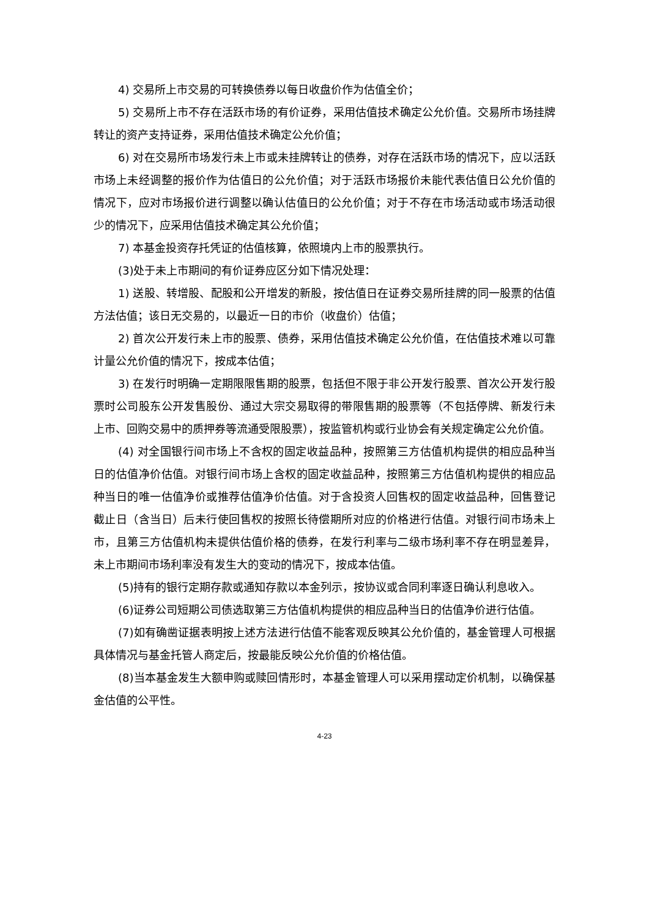4) 交易所上市交易的可转换债券以每日收盘价作为估值全价；
5) 交易所上市不存在活跃市场的有价证券，采用估值技术确定公允价值。交易所市场挂牌转让的资产支持证券，采用估值技术确定公允价值；
6) 对在交易所市场发行未上市或未挂牌转让的债券，对存在活跃市场的情况下，应以活跃市场上未经调整的报价作为估值日的公允价值；对于活跃市场报价未能代表估值日公允价值的情况下，应对市场报价进行调整以确认估值日的公允价值；对于不存在市场活动或市场活动很少的情况下，应采用估值技术确定其公允价值；
7) 本基金投资存托凭证的估值核算，依照境内上市的股票执行。
(3)处于未上市期间的有价证券应区分如下情况处理：
1) 送股、转增股、配股和公开增发的新股，按估值日在证券交易所挂牌的同一股票的估值方法估值；该日无交易的，以最近一日的市价（收盘价）估值；
2) 首次公开发行未上市的股票、债券，采用估值技术确定公允价值，在估值技术难以可靠计量公允价值的情况下，按成本估值；
3) 在发行时明确一定期限限售期的股票，包括但不限于非公开发行股票、首次公开发行股票时公司股东公开发售股份、通过大宗交易取得的带限售期的股票等（不包括停牌、新发行未上市、回购交易中的质押券等流通受限股票），按监管机构或行业协会有关规定确定公允价值。
(4) 对全国银行间市场上不含权的固定收益品种，按照第三方估值机构提供的相应品种当日的估值净价估值。对银行间市场上含权的固定收益品种，按照第三方估值机构提供的相应品种当日的唯一估值净价或推荐估值净价估值。对于含投资人回售权的固定收益品种，回售登记截止日（含当日）后未行使回售权的按照长待偿期所对应的价格进行估值。对银行间市场未上市，且第三方估值机构未提供估值价格的债券，在发行利率与二级市场利率不存在明显差异，未上市期间市场利率没有发生大的变动的情况下，按成本估值。
(5)持有的银行定期存款或通知存款以本金列示，按协议或合同利率逐日确认利息收入。
(6)证券公司短期公司债选取第三方估值机构提供的相应品种当日的估值净价进行估值。
(7)如有确凿证据表明按上述方法进行估值不能客观反映其公允价值的，基金管理人可根据具体情况与基金托管人商定后，按最能反映公允价值的价格估值。
(8)当本基金发生大额申购或赎回情形时，本基金管理人可以采用摆动定价机制，以确保基金估值的公平性。
4-23